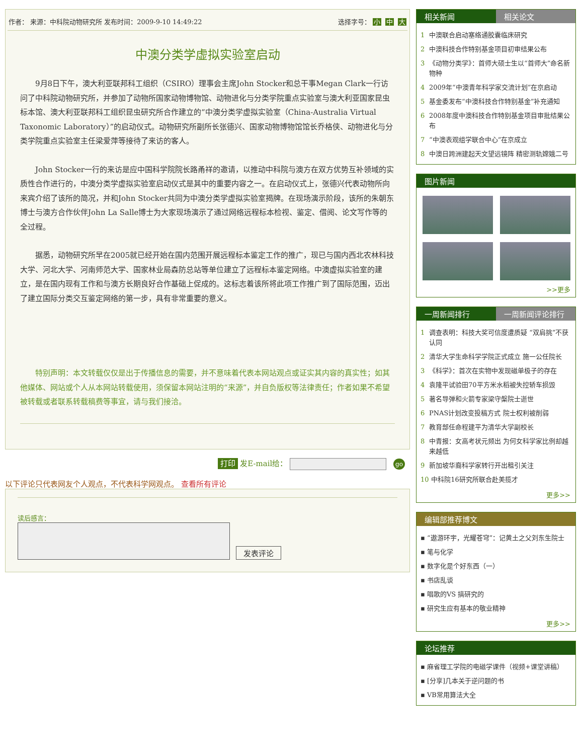作者： 来源：中科院动物研究所 发布时间：2009-9-10 14:49:22 选择字号： 小 中 大
中澳分类学虚拟实验室启动
9月8日下午，澳大利亚联邦科工组织（CSIRO）理事会主席John Stocker和总干事Megan Clark一行访问了中科院动物研究所，并参加了动物所国家动物博物馆、动物进化与分类学院重点实验室与澳大利亚国家昆虫标本馆、澳大利亚联邦科工组织昆虫研究所合作建立的“中澳分类学虚拟实验室（China-Australia Virtual Taxonomic Laboratory）”的启动仪式。动物研究所副所长张德兴、国家动物博物馆馆长乔格侠、动物进化与分类学院重点实验室主任梁爱萍等接待了来访的客人。
John Stocker一行的来访是应中国科学院院长路甬祥的邀请，以推动中科院与澳方在双方优势互补领域的实质性合作进行的，中澳分类学虚拟实验室启动仪式是其中的重要内容之一。在启动仪式上，张德兴代表动物所向来宾介绍了该所的简况，并和John Stocker共同为中澳分类学虚拟实验室揭牌。在现场演示阶段，该所的朱朝东博士与澳方合作伙伴John La Salle博士为大家现场演示了通过网络远程标本检视、鉴定、借阅、论文写作等的全过程。
据悉，动物研究所早在2005就已经开始在国内范围开展远程标本鉴定工作的推广，现已与国内西北农林科技大学、河北大学、河南师范大学、国家林业局森防总站等单位建立了远程标本鉴定网络。中澳虚拟实验室的建立，是在国内现有工作和与澳方长期良好合作基础上促成的。这标志着该所将此项工作推广到了国际范围，迈出了建立国际分类交互鉴定网络的第一步，具有非常重要的意义。
特别声明：本文转载仅仅是出于传播信息的需要，并不意味着代表本网站观点或证实其内容的真实性；如其他媒体、网站或个人从本网站转载使用，须保留本网站注明的“来源”，并自负版权等法律责任；作者如果不希望被转载或者联系转载稿费等事宜，请与我们接洽。
打印 发E-mail给： go
以下评论只代表网友个人观点，不代表科学网观点。 查看所有评论
读后感言：
发表评论
相关新闻 相关论文
1 中澳联合启动塞络通胶囊临床研究
2 中澳科技合作特别基金项目初审结果公布
3 《动物分类学》：首师大硕士生以“首师大”命名新物种
4 2009年“中澳青年科学家交流计划”在京启动
5 基金委发布“中澳科技合作特别基金”补充通知
6 2008年度中澳科技合作特别基金项目审批结果公布
7 “中澳表观组学联合中心”在京成立
8 中澳日跨洲建起天文望远镜阵 精密测轨嫦娥二号
图片新闻
>>更多
一周新闻排行 一周新闻评论排行
1 调查表明：科技大奖可信度遭质疑 “双肩挑”不获认同
2 清华大学生命科学学院正式成立 施一公任院长
3 《科学》：首次在实物中发现磁单极子的存在
4 袁隆平试验田70平方米水稻被失控轿车损毁
5 著名导弹和火箭专家梁守槃院士逝世
6 PNAS计划改变投稿方式 院士权利被削弱
7 教育部任命程建平为清华大学副校长
8 中青报：女高考状元频出 为何女科学家比例却越来越低
9 新加坡华裔科学家转行开出租引关注
10 中科院16研究所联合赴美揽才
更多>>
编辑部推荐博文
▪ “遨游环宇，光耀苍穹”：记黄土之父刘东生院士
▪ 笔与化学
▪ 数字化是个好东西（一）
▪ 书店乱谈
▪ 唱歌的VS 搞研究的
▪ 研究生应有基本的敬业精神
更多>>
论坛推荐
▪ 麻省理工学院的电磁学课件（视频+课堂讲稿）
▪ [分享]几本关于逆问题的书
▪ VB常用算法大全